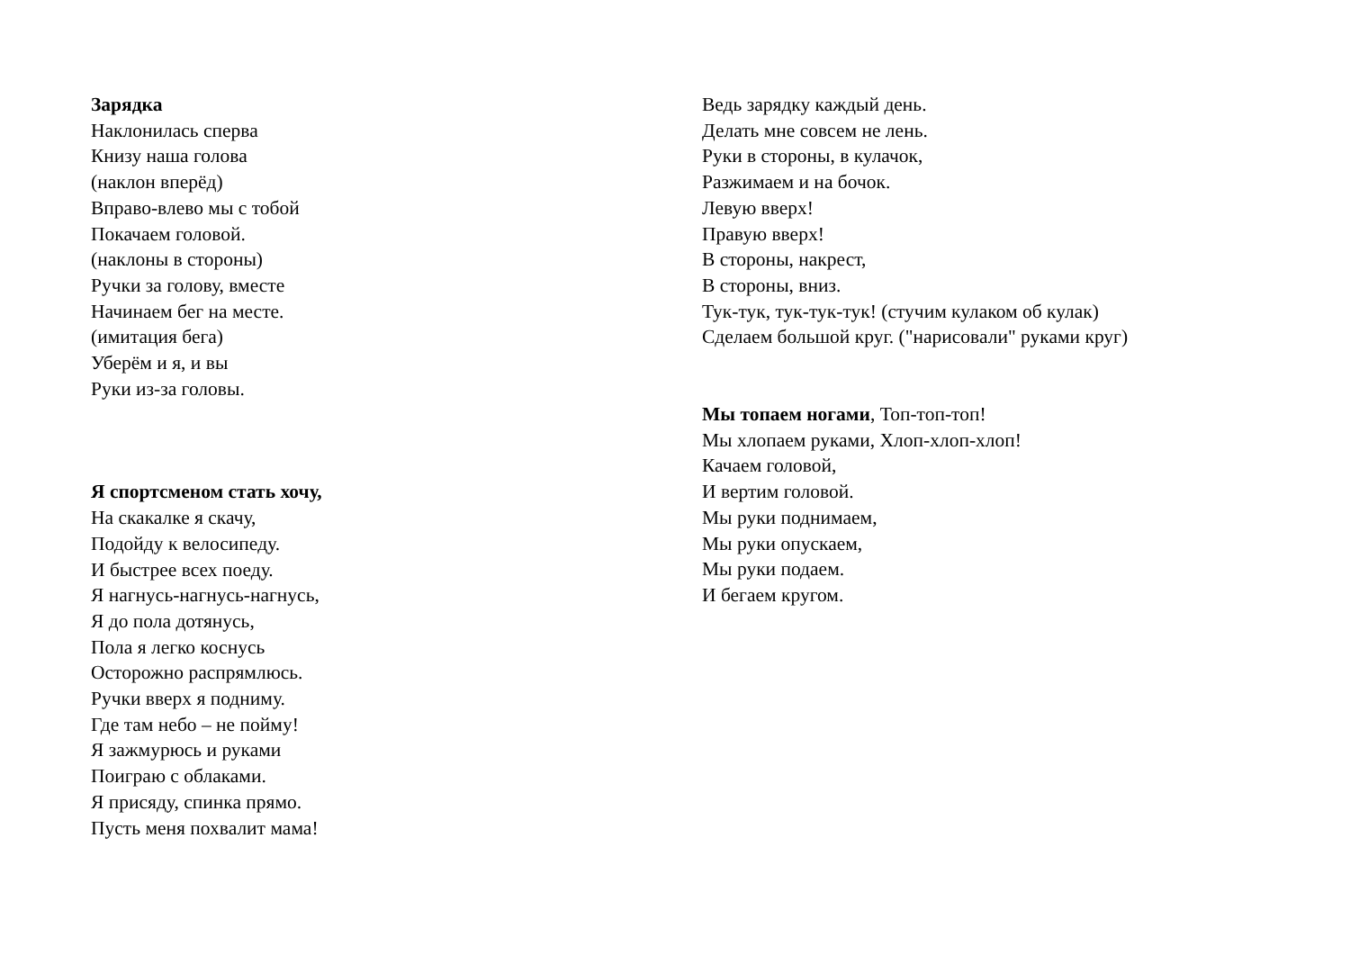Зарядка
Наклонилась сперва
Книзу наша голова
(наклон вперёд)
Вправо-влево мы с тобой
Покачаем головой.
(наклоны в стороны)
Ручки за голову, вместе
Начинаем бег на месте.
(имитация бега)
Уберём и я, и вы
Руки из-за головы.
Я спортсменом стать хочу,
На скакалке я скачу,
Подойду к велосипеду.
И быстрее всех поеду.
Я нагнусь-нагнусь-нагнусь,
Я до пола дотянусь,
Пола я легко коснусь
Осторожно распрямлюсь.
Ручки вверх я подниму.
Где там небо – не пойму!
Я зажмурюсь и руками
Поиграю с облаками.
Я присяду, спинка прямо.
Пусть меня похвалит мама!
Ведь зарядку каждый день.
Делать мне совсем не лень.
Руки в стороны, в кулачок,
Разжимаем и на бочок.
Левую вверх!
Правую вверх!
В стороны, накрест,
В стороны, вниз.
Тук-тук, тук-тук-тук! (стучим кулаком об кулак)
Сделаем большой круг. ("нарисовали" руками круг)
Мы топаем ногами, Топ-топ-топ!
Мы хлопаем руками, Хлоп-хлоп-хлоп!
Качаем головой,
И вертим головой.
Мы руки поднимаем,
Мы руки опускаем,
Мы руки подаем.
И бегаем кругом.